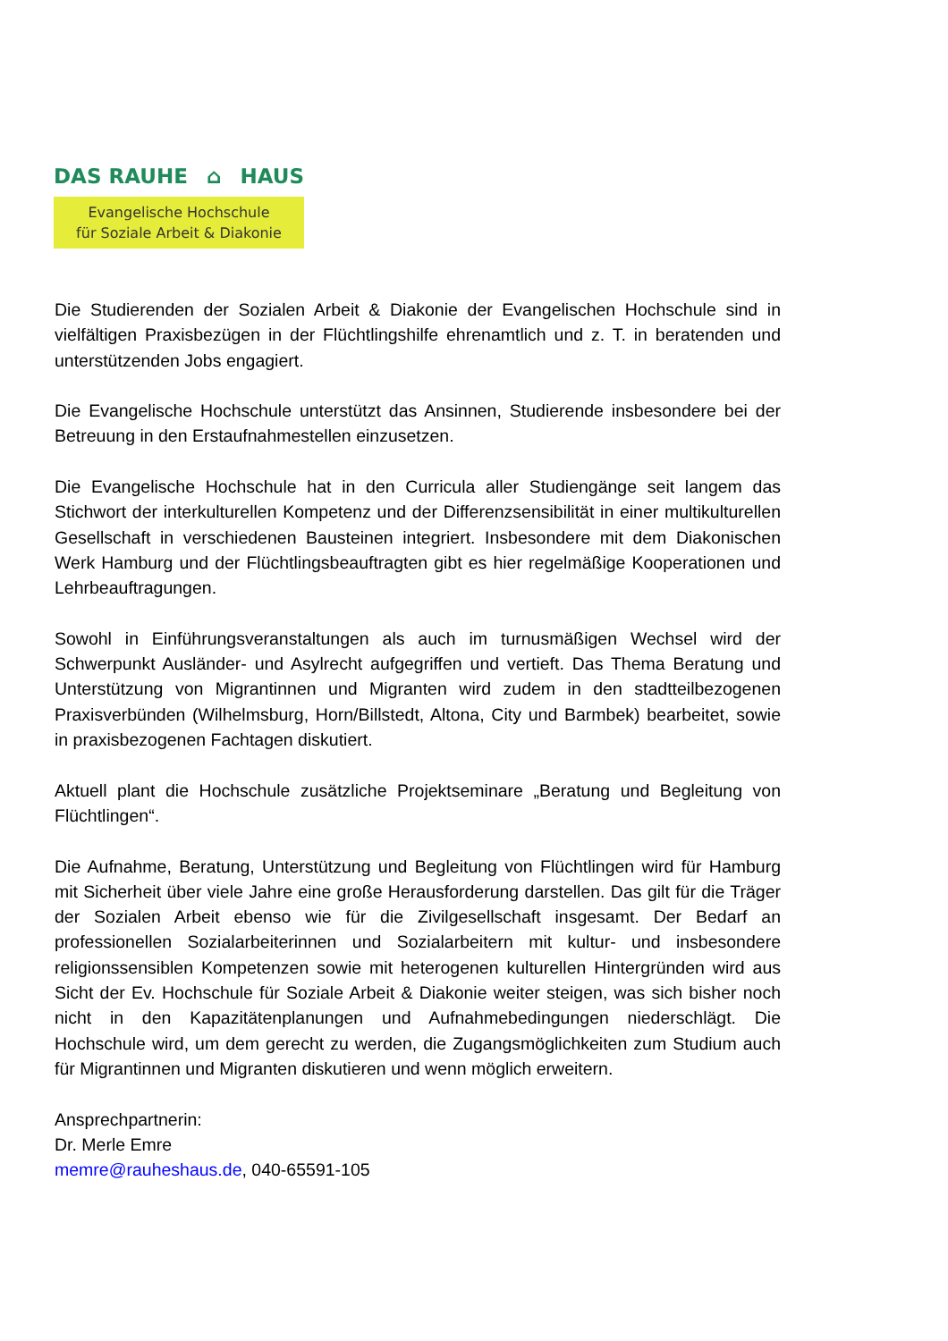DAS RAUHE ⌂ HAUS
Evangelische Hochschule
für Soziale Arbeit & Diakonie
Die Studierenden der Sozialen Arbeit & Diakonie der Evangelischen Hochschule sind in vielfältigen Praxisbezügen in der Flüchtlingshilfe ehrenamtlich und z. T. in beratenden und unterstützenden Jobs engagiert.
Die Evangelische Hochschule unterstützt das Ansinnen, Studierende insbesondere bei der Betreuung in den Erstaufnahmestellen einzusetzen.
Die Evangelische Hochschule hat in den Curricula aller Studiengänge seit langem das Stichwort der interkulturellen Kompetenz und der Differenzsensibilität in einer multikulturellen Gesellschaft in verschiedenen Bausteinen integriert. Insbesondere mit dem Diakonischen Werk Hamburg und der Flüchtlingsbeauftragten gibt es hier regelmäßige Kooperationen und Lehrbeauftragungen.
Sowohl in Einführungsveranstaltungen als auch im turnusmäßigen Wechsel wird der Schwerpunkt Ausländer- und Asylrecht aufgegriffen und vertieft. Das Thema Beratung und Unterstützung von Migrantinnen und Migranten wird zudem in den stadtteilbezogenen Praxisverbünden (Wilhelmsburg, Horn/Billstedt, Altona, City und Barmbek) bearbeitet, sowie in praxisbezogenen Fachtagen diskutiert.
Aktuell plant die Hochschule zusätzliche Projektseminare „Beratung und Begleitung von Flüchtlingen“.
Die Aufnahme, Beratung, Unterstützung und Begleitung von Flüchtlingen wird für Hamburg mit Sicherheit über viele Jahre eine große Herausforderung darstellen. Das gilt für die Träger der Sozialen Arbeit ebenso wie für die Zivilgesellschaft insgesamt. Der Bedarf an professionellen Sozialarbeiterinnen und Sozialarbeitern mit kultur- und insbesondere religionssensiblen Kompetenzen sowie mit heterogenen kulturellen Hintergründen wird aus Sicht der Ev. Hochschule für Soziale Arbeit & Diakonie weiter steigen, was sich bisher noch nicht in den Kapazitätenplanungen und Aufnahmebedingungen niederschlägt. Die Hochschule wird, um dem gerecht zu werden, die Zugangsmöglichkeiten zum Studium auch für Migrantinnen und Migranten diskutieren und wenn möglich erweitern.
Ansprechpartnerin:
Dr. Merle Emre
memre@rauheshaus.de, 040-65591-105